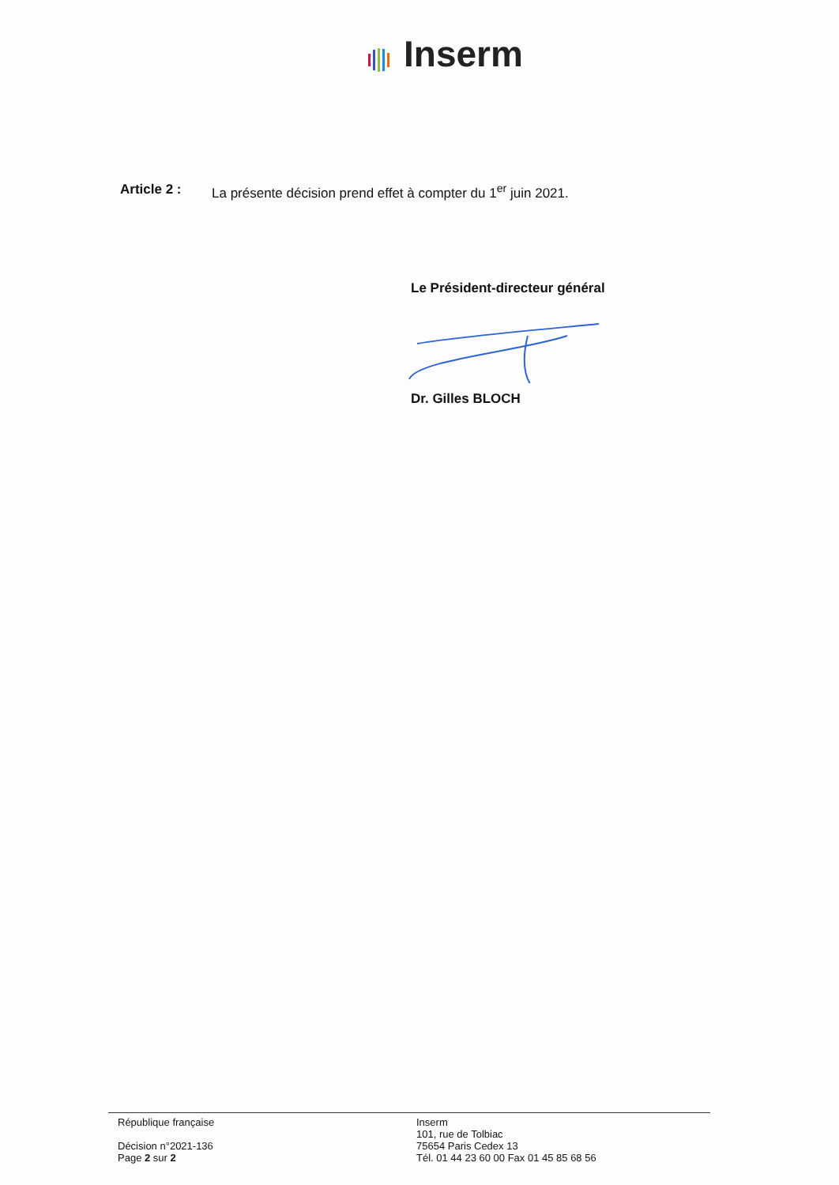Inserm
Article 2 : La présente décision prend effet à compter du 1<sup>er</sup> juin 2021.
Le Président-directeur général
Dr. Gilles BLOCH
République française
Décision n°2021-136
Page 2 sur 2
Inserm
101, rue de Tolbiac
75654 Paris Cedex 13
Tél. 01 44 23 60 00 Fax 01 45 85 68 56